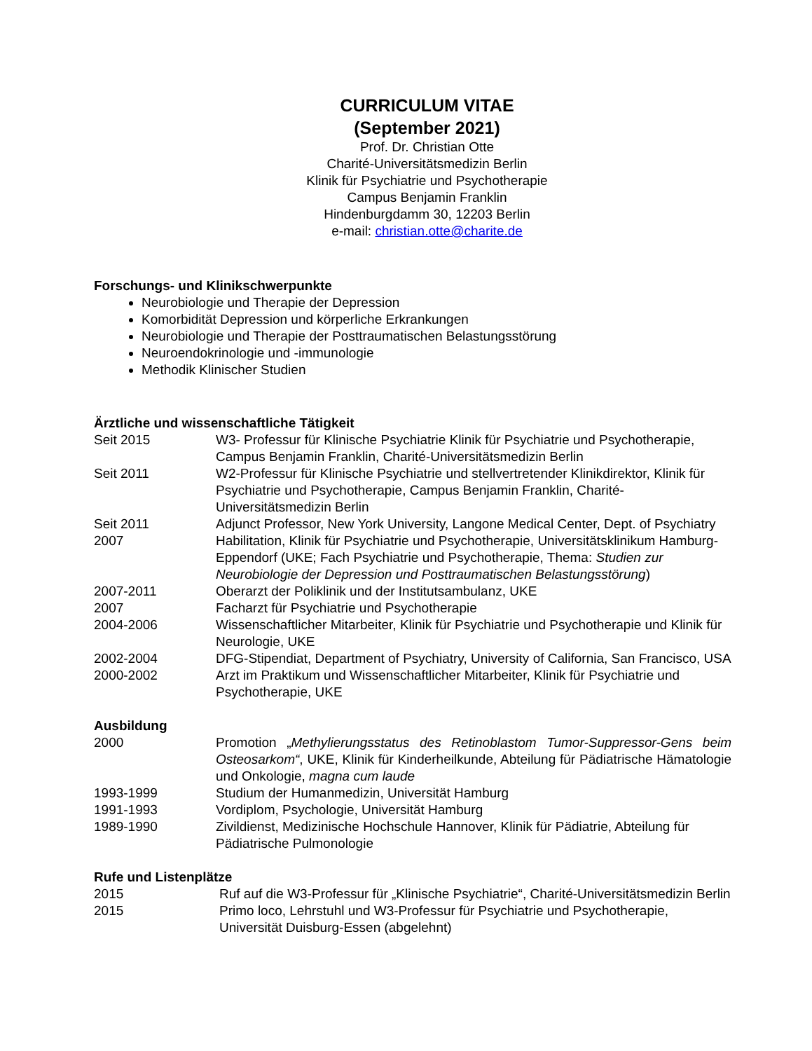CURRICULUM VITAE
(September 2021)
Prof. Dr. Christian Otte
Charité-Universitätsmedizin Berlin
Klinik für Psychiatrie und Psychotherapie
Campus Benjamin Franklin
Hindenburgdamm 30, 12203 Berlin
e-mail: christian.otte@charite.de
Forschungs- und Klinikschwerpunkte
Neurobiologie und Therapie der Depression
Komorbidität Depression und körperliche Erkrankungen
Neurobiologie und Therapie der Posttraumatischen Belastungsstörung
Neuroendokrinologie und -immunologie
Methodik Klinischer Studien
Ärztliche und wissenschaftliche Tätigkeit
| Seit 2015 | W3- Professur für Klinische Psychiatrie Klinik für Psychiatrie und Psychotherapie, Campus Benjamin Franklin, Charité-Universitätsmedizin Berlin |
| Seit 2011 | W2-Professur für Klinische Psychiatrie und stellvertretender Klinikdirektor, Klinik für Psychiatrie und Psychotherapie, Campus Benjamin Franklin, Charité-Universitätsmedizin Berlin |
| Seit 2011 | Adjunct Professor, New York University, Langone Medical Center, Dept. of Psychiatry |
| 2007 | Habilitation, Klinik für Psychiatrie und Psychotherapie, Universitätsklinikum Hamburg-Eppendorf (UKE; Fach Psychiatrie und Psychotherapie, Thema: Studien zur Neurobiologie der Depression und Posttraumatischen Belastungsstörung ) |
| 2007-2011 | Oberarzt der Poliklinik und der Institutsambulanz, UKE |
| 2007 | Facharzt für Psychiatrie und Psychotherapie |
| 2004-2006 | Wissenschaftlicher Mitarbeiter, Klinik für Psychiatrie und Psychotherapie und Klinik für Neurologie, UKE |
| 2002-2004 | DFG-Stipendiat, Department of Psychiatry, University of California, San Francisco, USA |
| 2000-2002 | Arzt im Praktikum und Wissenschaftlicher Mitarbeiter, Klinik für Psychiatrie und Psychotherapie, UKE |
Ausbildung
| 2000 | Promotion „ Methylierungsstatus des Retinoblastom Tumor-Suppressor-Gens beim Osteosarkom“ , UKE, Klinik für Kinderheilkunde, Abteilung für Pädiatrische Hämatologie und Onkologie, magna cum laude |
| 1993-1999 | Studium der Humanmedizin, Universität Hamburg |
| 1991-1993 | Vordiplom, Psychologie, Universität Hamburg |
| 1989-1990 | Zivildienst, Medizinische Hochschule Hannover, Klinik für Pädiatrie, Abteilung für Pädiatrische Pulmonologie |
Rufe und Listenplätze
| 2015 | Ruf auf die W3-Professur für „Klinische Psychiatrie“, Charité-Universitätsmedizin Berlin |
| 2015 | Primo loco, Lehrstuhl und W3-Professur für Psychiatrie und Psychotherapie, Universität Duisburg-Essen (abgelehnt) |